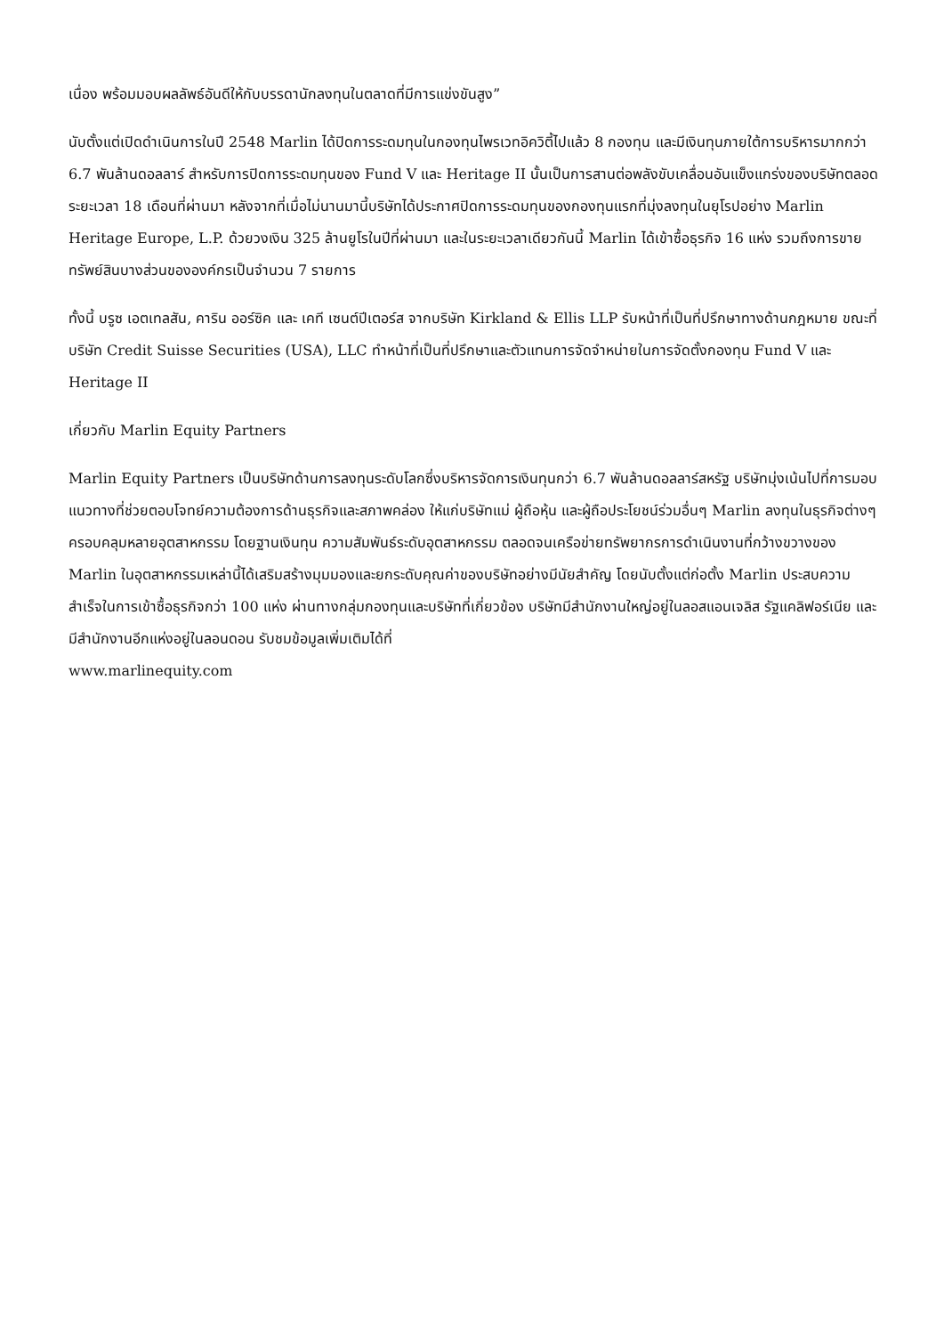เนื่อง พร้อมมอบผลลัพธ์อันดีให้กับบรรดานักลงทุนในตลาดที่มีการแข่งขันสูง”
นับตั้งแต่เปิดดำเนินการในปี 2548 Marlin ได้ปิดการระดมทุนในกองทุนไพรเวทอิควิตี้ไปแล้ว 8 กองทุน และมีเงินทุนภายใต้การบริหารมากกว่า 6.7 พันล้านดอลลาร์ สำหรับการปิดการระดมทุนของ Fund V และ Heritage II นั้นเป็นการสานต่อพลังขับเคลื่อนอันแข็งแกร่งของบริษัทตลอดระยะเวลา 18 เดือนที่ผ่านมา หลังจากที่เมื่อไม่นานมานี้บริษัทได้ประกาศปิดการระดมทุนของกองทุนแรกที่มุ่งลงทุนในยุโรปอย่าง Marlin Heritage Europe, L.P. ด้วยวงเงิน 325 ล้านยูโรในปีที่ผ่านมา และในระยะเวลาเดียวกันนี้ Marlin ได้เข้าซื้อธุรกิจ 16 แห่ง รวมถึงการขายทรัพย์สินบางส่วนขององค์กรเป็นจำนวน 7 รายการ
ทั้งนี้ บรูซ เอตเทลสัน, คาริน ออร์ซิค และ เคที เซนต์ปีเตอร์ส จากบริษัท Kirkland & Ellis LLP รับหน้าที่เป็นที่ปรึกษาทางด้านกฎหมาย ขณะที่บริษัท Credit Suisse Securities (USA), LLC ทำหน้าที่เป็นที่ปรึกษาและตัวแทนการจัดจำหน่ายในการจัดตั้งกองทุน Fund V และ Heritage II
เกี่ยวกับ Marlin Equity Partners
Marlin Equity Partners เป็นบริษัทด้านการลงทุนระดับโลกซึ่งบริหารจัดการเงินทุนกว่า 6.7 พันล้านดอลลาร์สหรัฐ บริษัทมุ่งเน้นไปที่การมอบแนวทางที่ช่วยตอบโจทย์ความต้องการด้านธุรกิจและสภาพคล่อง ให้แก่บริษัทแม่ ผู้ถือหุ้น และผู้ถือประโยชน์ร่วมอื่นๆ Marlin ลงทุนในธุรกิจต่างๆ ครอบคลุมหลายอุตสาหกรรม โดยฐานเงินทุน ความสัมพันธ์ระดับอุตสาหกรรม ตลอดจนเครือข่ายทรัพยากรการดำเนินงานที่กว้างขวางของ Marlin ในอุตสาหกรรมเหล่านี้ได้เสริมสร้างมุมมองและยกระดับคุณค่าของบริษัทอย่างมีนัยสำคัญ โดยนับตั้งแต่ก่อตั้ง Marlin ประสบความสำเร็จในการเข้าซื้อธุรกิจกว่า 100 แห่ง ผ่านทางกลุ่มกองทุนและบริษัทที่เกี่ยวข้อง บริษัทมีสำนักงานใหญ่อยู่ในลอสแอนเจลิส รัฐแคลิฟอร์เนีย และมีสำนักงานอีกแห่งอยู่ในลอนดอน รับชมข้อมูลเพิ่มเติมได้ที่
www.marlinequity.com